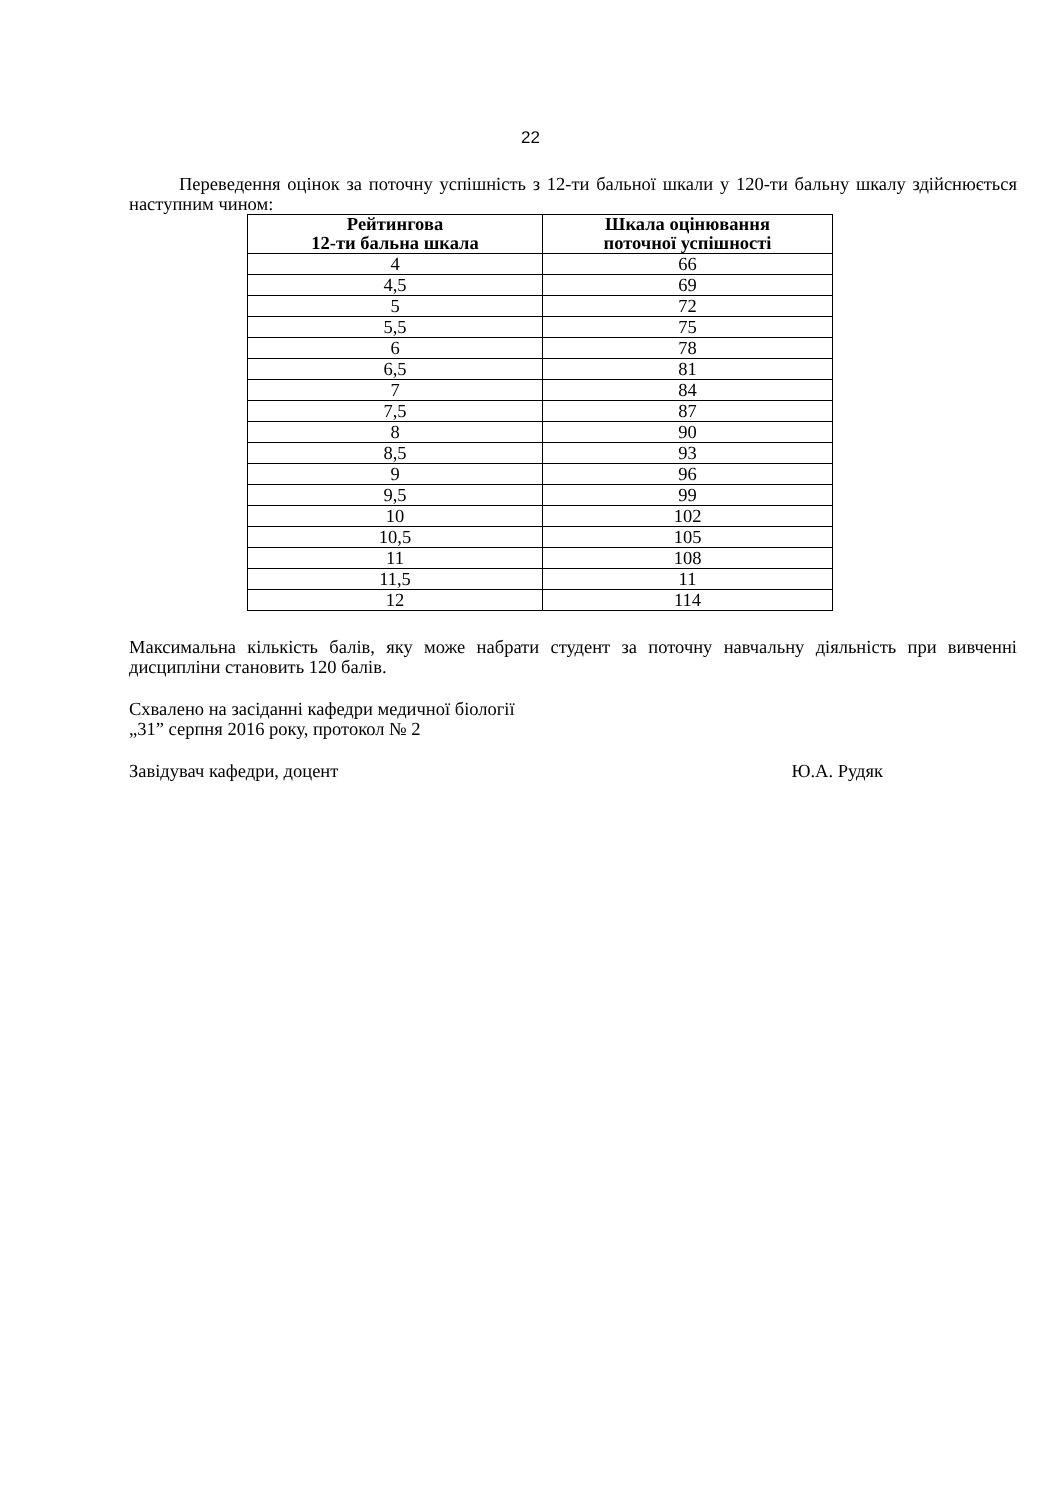22
Переведення оцінок за поточну успішність з 12-ти бальної шкали у 120-ти бальну шкалу здійснюється наступним чином:
| Рейтингова 12-ти бальна шкала | Шкала оцінювання поточної успішності |
| --- | --- |
| 4 | 66 |
| 4,5 | 69 |
| 5 | 72 |
| 5,5 | 75 |
| 6 | 78 |
| 6,5 | 81 |
| 7 | 84 |
| 7,5 | 87 |
| 8 | 90 |
| 8,5 | 93 |
| 9 | 96 |
| 9,5 | 99 |
| 10 | 102 |
| 10,5 | 105 |
| 11 | 108 |
| 11,5 | 11 |
| 12 | 114 |
Максимальна кількість балів, яку може набрати студент за поточну навчальну діяльність при вивченні дисципліни становить 120 балів.
Схвалено на засіданні кафедри медичної біології
„31” серпня 2016 року, протокол № 2
Завідувач кафедри, доцент Ю.А. Рудяк